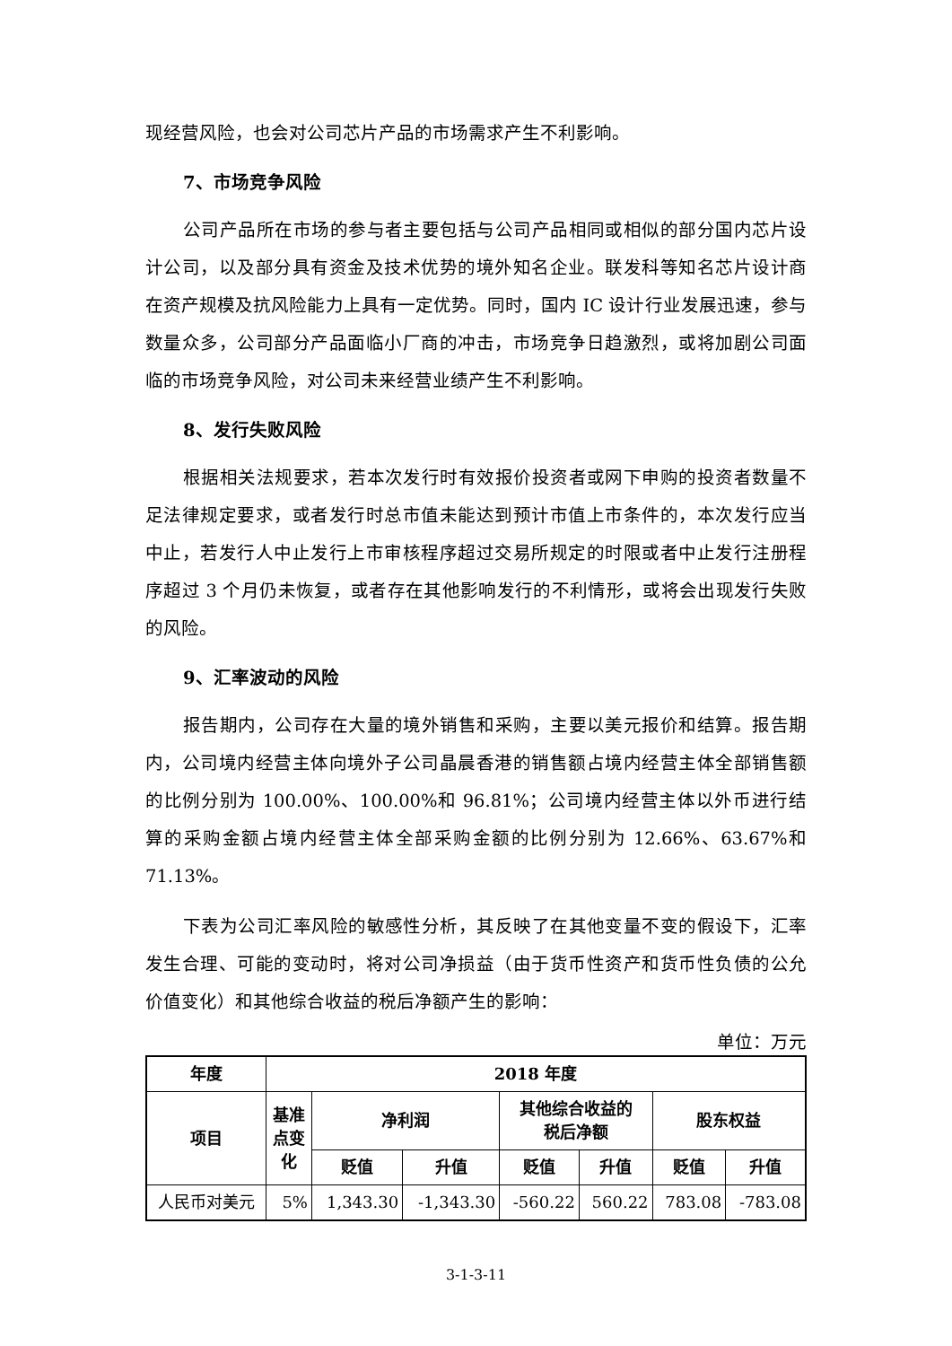现经营风险，也会对公司芯片产品的市场需求产生不利影响。
7、市场竞争风险
公司产品所在市场的参与者主要包括与公司产品相同或相似的部分国内芯片设计公司，以及部分具有资金及技术优势的境外知名企业。联发科等知名芯片设计商在资产规模及抗风险能力上具有一定优势。同时，国内 IC 设计行业发展迅速，参与数量众多，公司部分产品面临小厂商的冲击，市场竞争日趋激烈，或将加剧公司面临的市场竞争风险，对公司未来经营业绩产生不利影响。
8、发行失败风险
根据相关法规要求，若本次发行时有效报价投资者或网下申购的投资者数量不足法律规定要求，或者发行时总市值未能达到预计市值上市条件的，本次发行应当中止，若发行人中止发行上市审核程序超过交易所规定的时限或者中止发行注册程序超过 3 个月仍未恢复，或者存在其他影响发行的不利情形，或将会出现发行失败的风险。
9、汇率波动的风险
报告期内，公司存在大量的境外销售和采购，主要以美元报价和结算。报告期内，公司境内经营主体向境外子公司晶晨香港的销售额占境内经营主体全部销售额的比例分别为 100.00%、100.00%和 96.81%；公司境内经营主体以外币进行结算的采购金额占境内经营主体全部采购金额的比例分别为 12.66%、63.67%和 71.13%。
下表为公司汇率风险的敏感性分析，其反映了在其他变量不变的假设下，汇率发生合理、可能的变动时，将对公司净损益（由于货币性资产和货币性负债的公允价值变化）和其他综合收益的税后净额产生的影响：
单位：万元
| 年度 | 2018 年度 | | | | | | |
| --- | --- | --- | --- | --- | --- | --- | --- |
| 项目 | 基准 点变 化 | 净利润 | | 其他综合收益的 税后净额 | | 股东权益 | |
| | | 贬值 | 升值 | 贬值 | 升值 | 贬值 | 升值 |
| 人民币对美元 | 5% | 1,343.30 | -1,343.30 | -560.22 | 560.22 | 783.08 | -783.08 |
3-1-3-11